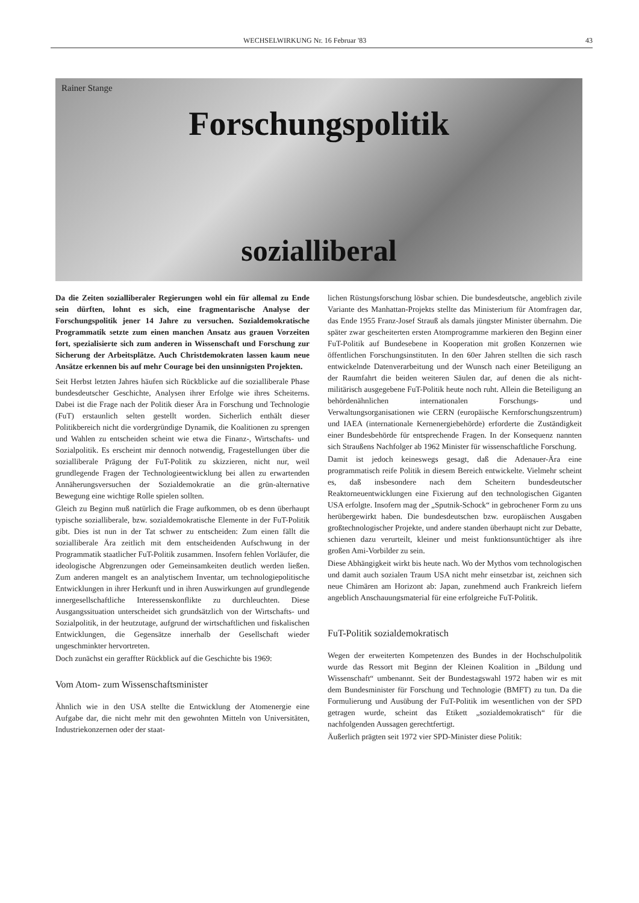WECHSELWIRKUNG Nr. 16 Februar '83 43
Rainer Stange
Forschungspolitik
sozialliberal
Da die Zeiten sozialliberaler Regierungen wohl ein für allemal zu Ende sein dürften, lohnt es sich, eine fragmentarische Analyse der Forschungspolitik jener 14 Jahre zu versuchen. Sozialdemokratische Programmatik setzte zum einen manchen Ansatz aus grauen Vorzeiten fort, spezialisierte sich zum anderen in Wissenschaft und Forschung zur Sicherung der Arbeitsplätze. Auch Christdemokraten lassen kaum neue Ansätze erkennen bis auf mehr Courage bei den unsinnigsten Projekten.
Seit Herbst letzten Jahres häufen sich Rückblicke auf die sozialliberale Phase bundesdeutscher Geschichte, Analysen ihrer Erfolge wie ihres Scheiterns. Dabei ist die Frage nach der Politik dieser Ära in Forschung und Technologie (FuT) erstaunlich selten gestellt worden. Sicherlich enthält dieser Politikbereich nicht die vordergründige Dynamik, die Koalitionen zu sprengen und Wahlen zu entscheiden scheint wie etwa die Finanz-, Wirtschafts- und Sozialpolitik. Es erscheint mir dennoch notwendig, Fragestellungen über die sozialliberale Prägung der FuT-Politik zu skizzieren, nicht nur, weil grundlegende Fragen der Technologieentwicklung bei allen zu erwartenden Annäherungsversuchen der Sozialdemokratie an die grün-alternative Bewegung eine wichtige Rolle spielen sollten.
Gleich zu Beginn muß natürlich die Frage aufkommen, ob es denn überhaupt typische sozialliberale, bzw. sozialdemokratische Elemente in der FuT-Politik gibt. Dies ist nun in der Tat schwer zu entscheiden: Zum einen fällt die sozialliberale Ära zeitlich mit dem entscheidenden Aufschwung in der Programmatik staatlicher FuT-Politik zusammen. Insofern fehlen Vorläufer, die ideologische Abgrenzungen oder Gemeinsamkeiten deutlich werden ließen. Zum anderen mangelt es an analytischem Inventar, um technologiepolitische Entwicklungen in ihrer Herkunft und in ihren Auswirkungen auf grundlegende innergesellschaftliche Interessenskonflikte zu durchleuchten. Diese Ausgangssituation unterscheidet sich grundsätzlich von der Wirtschafts- und Sozialpolitik, in der heutzutage, aufgrund der wirtschaftlichen und fiskalischen Entwicklungen, die Gegensätze innerhalb der Gesellschaft wieder ungeschminkter hervortreten.
Doch zunächst ein geraffter Rückblick auf die Geschichte bis 1969:
Vom Atom- zum Wissenschaftsminister
Ähnlich wie in den USA stellte die Entwicklung der Atomenergie eine Aufgabe dar, die nicht mehr mit den gewohnten Mitteln von Universitäten, Industriekonzernen oder der staat-
lichen Rüstungsforschung lösbar schien. Die bundesdeutsche, angeblich zivile Variante des Manhattan-Projekts stellte das Ministerium für Atomfragen dar, das Ende 1955 Franz-Josef Strauß als damals jüngster Minister übernahm. Die später zwar gescheiterten ersten Atomprogramme markieren den Beginn einer FuT-Politik auf Bundesebene in Kooperation mit großen Konzernen wie öffentlichen Forschungsinstituten. In den 60er Jahren stellten die sich rasch entwickelnde Datenverarbeitung und der Wunsch nach einer Beteiligung an der Raumfahrt die beiden weiteren Säulen dar, auf denen die als nicht-militärisch ausgegebene FuT-Politik heute noch ruht. Allein die Beteiligung an behördenähnlichen internationalen Forschungs- und Verwaltungsorganisationen wie CERN (europäische Kernforschungszentrum) und IAEA (internationale Kernenergiebehörde) erforderte die Zuständigkeit einer Bundesbehörde für entsprechende Fragen. In der Konsequenz nannten sich Straußens Nachfolger ab 1962 Minister für wissenschaftliche Forschung.
Damit ist jedoch keineswegs gesagt, daß die Adenauer-Ära eine programmatisch reife Politik in diesem Bereich entwickelte. Vielmehr scheint es, daß insbesondere nach dem Scheitern bundesdeutscher Reaktorneuentwicklungen eine Fixierung auf den technologischen Giganten USA erfolgte. Insofern mag der „Sputnik-Schock“ in gebrochener Form zu uns herübergewirkt haben. Die bundesdeutschen bzw. europäischen Ausgaben großtechnologischer Projekte, und andere standen überhaupt nicht zur Debatte, schienen dazu verurteilt, kleiner und meist funktionsuntüchtiger als ihre großen Ami-Vorbilder zu sein.
Diese Abhängigkeit wirkt bis heute nach. Wo der Mythos vom technologischen und damit auch sozialen Traum USA nicht mehr einsetzbar ist, zeichnen sich neue Chimären am Horizont ab: Japan, zunehmend auch Frankreich liefern angeblich Anschauungsmaterial für eine erfolgreiche FuT-Politik.
FuT-Politik sozialdemokratisch
Wegen der erweiterten Kompetenzen des Bundes in der Hochschulpolitik wurde das Ressort mit Beginn der Kleinen Koalition in „Bildung und Wissenschaft“ umbenannt. Seit der Bundestagswahl 1972 haben wir es mit dem Bundesminister für Forschung und Technologie (BMFT) zu tun. Da die Formulierung und Ausübung der FuT-Politik im wesentlichen von der SPD getragen wurde, scheint das Etikett „sozialdemokratisch“ für die nachfolgenden Aussagen gerechtfertigt.
Äußerlich prägten seit 1972 vier SPD-Minister diese Politik: